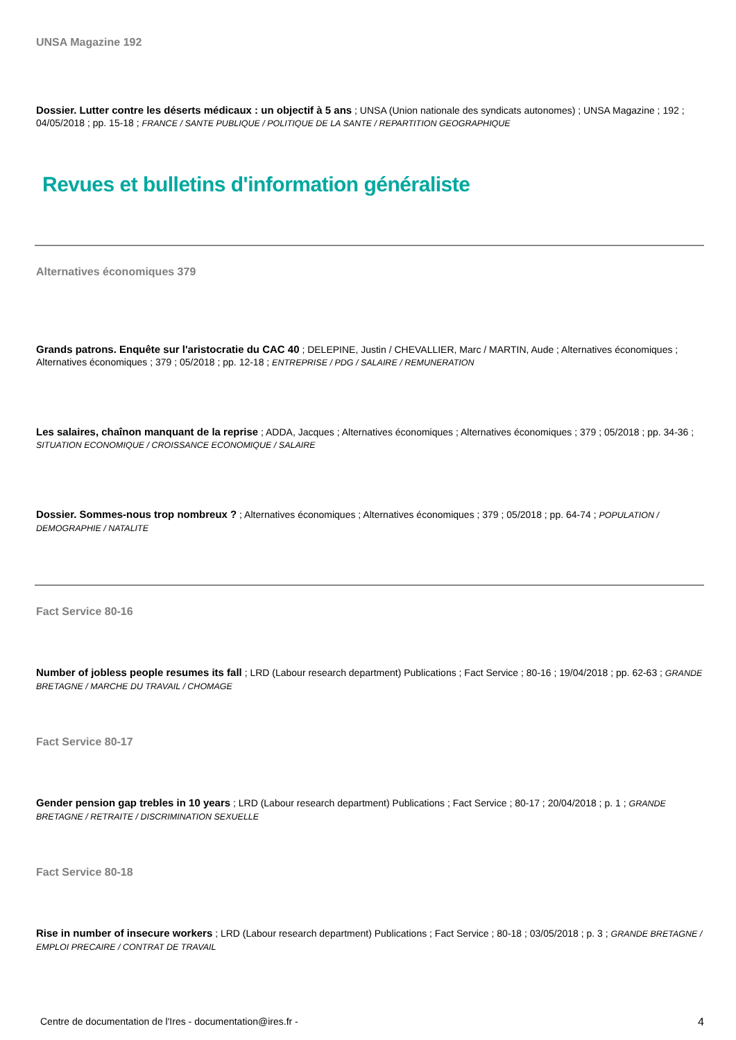UNSA Magazine 192
Dossier. Lutter contre les déserts médicaux : un objectif à 5 ans ; UNSA (Union nationale des syndicats autonomes) ; UNSA Magazine ; 192 ; 04/05/2018 ; pp. 15-18 ; FRANCE / SANTE PUBLIQUE / POLITIQUE DE LA SANTE / REPARTITION GEOGRAPHIQUE
Revues et bulletins d'information généraliste
Alternatives économiques 379
Grands patrons. Enquête sur l'aristocratie du CAC 40 ; DELEPINE, Justin / CHEVALLIER, Marc / MARTIN, Aude ; Alternatives économiques ; Alternatives économiques ; 379 ; 05/2018 ; pp. 12-18 ; ENTREPRISE / PDG / SALAIRE / REMUNERATION
Les salaires, chaînon manquant de la reprise ; ADDA, Jacques ; Alternatives économiques ; Alternatives économiques ; 379 ; 05/2018 ; pp. 34-36 ; SITUATION ECONOMIQUE / CROISSANCE ECONOMIQUE / SALAIRE
Dossier. Sommes-nous trop nombreux ? ; Alternatives économiques ; Alternatives économiques ; 379 ; 05/2018 ; pp. 64-74 ; POPULATION / DEMOGRAPHIE / NATALITE
Fact Service 80-16
Number of jobless people resumes its fall ; LRD (Labour research department) Publications ; Fact Service ; 80-16 ; 19/04/2018 ; pp. 62-63 ; GRANDE BRETAGNE / MARCHE DU TRAVAIL / CHOMAGE
Fact Service 80-17
Gender pension gap trebles in 10 years ; LRD (Labour research department) Publications ; Fact Service ; 80-17 ; 20/04/2018 ; p. 1 ; GRANDE BRETAGNE / RETRAITE / DISCRIMINATION SEXUELLE
Fact Service 80-18
Rise in number of insecure workers ; LRD (Labour research department) Publications ; Fact Service ; 80-18 ; 03/05/2018 ; p. 3 ; GRANDE BRETAGNE / EMPLOI PRECAIRE / CONTRAT DE TRAVAIL
Centre de documentation de l'Ires - documentation@ires.fr - 4